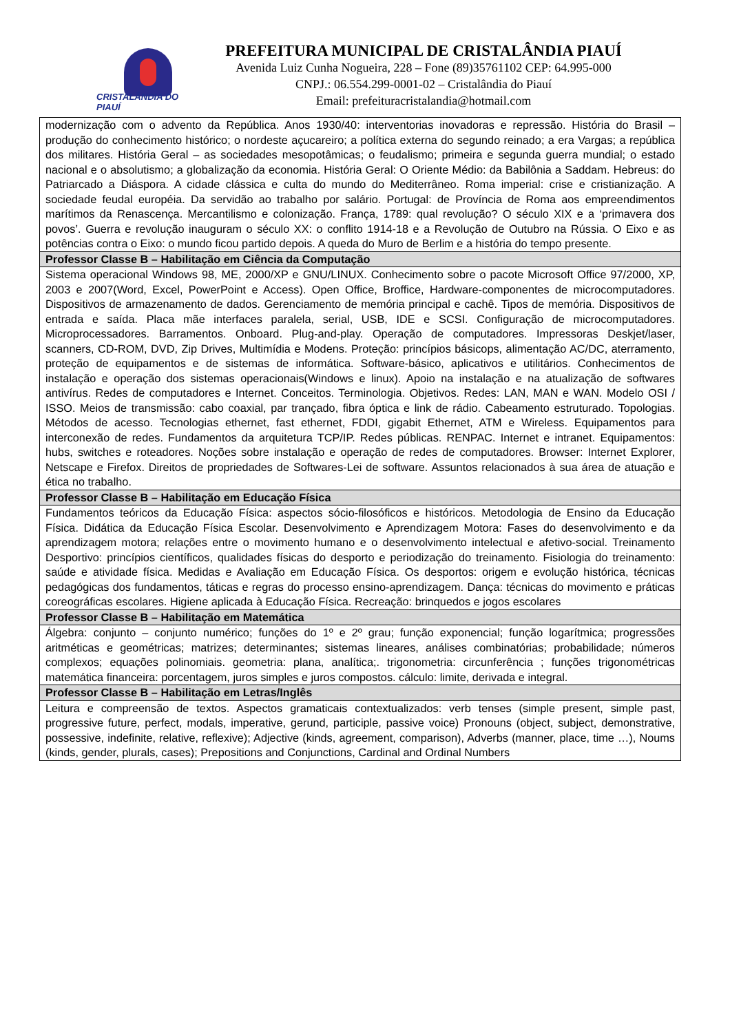CRISTALÂNDIA DO PIAUÍ
PREFEITURA MUNICIPAL DE CRISTALÂNDIA PIAUÍ
Avenida Luiz Cunha Nogueira, 228 – Fone (89)35761102 CEP: 64.995-000
CNPJ.: 06.554.299-0001-02 – Cristalândia do Piauí
Email: prefeituracristalandia@hotmail.com
| modernização com o advento da República. Anos 1930/40: interventorias inovadoras e repressão. História do Brasil – produção do conhecimento histórico; o nordeste açucareiro; a política externa do segundo reinado; a era Vargas; a república dos militares. História Geral – as sociedades mesopotâmicas; o feudalismo; primeira e segunda guerra mundial; o estado nacional e o absolutismo; a globalização da economia. História Geral: O Oriente Médio: da Babilônia a Saddam. Hebreus: do Patriarcado a Diáspora. A cidade clássica e culta do mundo do Mediterrâneo. Roma imperial: crise e cristianização. A sociedade feudal européia. Da servidão ao trabalho por salário. Portugal: de Província de Roma aos empreendimentos marítimos da Renascença. Mercantilismo e colonização. França, 1789: qual revolução? O século XIX e a ‘primavera dos povos’. Guerra e revolução inauguram o século XX: o conflito 1914-18 e a Revolução de Outubro na Rússia. O Eixo e as potências contra o Eixo: o mundo ficou partido depois. A queda do Muro de Berlim e a história do tempo presente. |
| Professor Classe B – Habilitação em Ciência da Computação |
| Sistema operacional Windows 98, ME, 2000/XP e GNU/LINUX. Conhecimento sobre o pacote Microsoft Office 97/2000, XP, 2003 e 2007(Word, Excel, PowerPoint e Access). Open Office, Broffice, Hardware-componentes de microcomputadores. Dispositivos de armazenamento de dados. Gerenciamento de memória principal e cachê. Tipos de memória. Dispositivos de entrada e saída. Placa mãe interfaces paralela, serial, USB, IDE e SCSI. Configuração de microcomputadores. Microprocessadores. Barramentos. Onboard. Plug-and-play. Operação de computadores. Impressoras Deskjet/laser, scanners, CD-ROM, DVD, Zip Drives, Multimídia e Modens. Proteção: princípios básicops, alimentação AC/DC, aterramento, proteção de equipamentos e de sistemas de informática. Software-básico, aplicativos e utilitários. Conhecimentos de instalação e operação dos sistemas operacionais(Windows e linux). Apoio na instalação e na atualização de softwares antivírus. Redes de computadores e Internet. Conceitos. Terminologia. Objetivos. Redes: LAN, MAN e WAN. Modelo OSI / ISSO. Meios de transmissão: cabo coaxial, par trançado, fibra óptica e link de rádio. Cabeamento estruturado. Topologias. Métodos de acesso. Tecnologias ethernet, fast ethernet, FDDI, gigabit Ethernet, ATM e Wireless. Equipamentos para interconexão de redes. Fundamentos da arquitetura TCP/IP. Redes públicas. RENPAC. Internet e intranet. Equipamentos: hubs, switches e roteadores. Noções sobre instalação e operação de redes de computadores. Browser: Internet Explorer, Netscape e Firefox. Direitos de propriedades de Softwares-Lei de software. Assuntos relacionados à sua área de atuação e ética no trabalho. |
| Professor Classe B – Habilitação em Educação Física |
| Fundamentos teóricos da Educação Física: aspectos sócio-filosóficos e históricos. Metodologia de Ensino da Educação Física. Didática da Educação Física Escolar. Desenvolvimento e Aprendizagem Motora: Fases do desenvolvimento e da aprendizagem motora; relações entre o movimento humano e o desenvolvimento intelectual e afetivo-social. Treinamento Desportivo: princípios científicos, qualidades físicas do desporto e periodização do treinamento. Fisiologia do treinamento: saúde e atividade física. Medidas e Avaliação em Educação Física. Os desportos: origem e evolução histórica, técnicas pedagógicas dos fundamentos, táticas e regras do processo ensino-aprendizagem. Dança: técnicas do movimento e práticas coreográficas escolares. Higiene aplicada à Educação Física. Recreação: brinquedos e jogos escolares |
| Professor Classe B – Habilitação em Matemática |
| Álgebra: conjunto – conjunto numérico; funções do 1º e 2º grau; função exponencial; função logarítmica; progressões aritméticas e geométricas; matrizes; determinantes; sistemas lineares, análises combinatórias; probabilidade; números complexos; equações polinomiais. geometria: plana, analítica;. trigonometria: circunferência ; funções trigonométricas matemática financeira: porcentagem, juros simples e juros compostos. cálculo: limite, derivada e integral. |
| Professor Classe B – Habilitação em Letras/Inglês |
| Leitura e compreensão de textos. Aspectos gramaticais contextualizados: verb tenses (simple present, simple past, progressive future, perfect, modals, imperative, gerund, participle, passive voice) Pronouns (object, subject, demonstrative, possessive, indefinite, relative, reflexive); Adjective (kinds, agreement, comparison), Adverbs (manner, place, time …), Noums (kinds, gender, plurals, cases); Prepositions and Conjunctions, Cardinal and Ordinal Numbers |